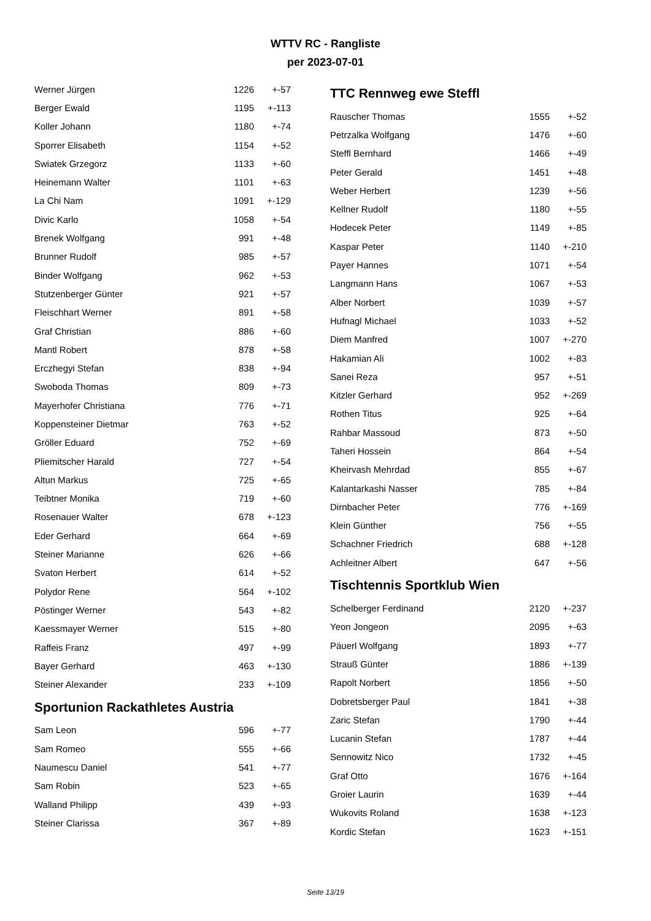WTTV RC - Rangliste
per 2023-07-01
| Werner Jürgen | 1226 | +-57 |
| Berger Ewald | 1195 | +-113 |
| Koller Johann | 1180 | +-74 |
| Sporrer Elisabeth | 1154 | +-52 |
| Swiatek Grzegorz | 1133 | +-60 |
| Heinemann Walter | 1101 | +-63 |
| La Chi Nam | 1091 | +-129 |
| Divic Karlo | 1058 | +-54 |
| Brenek Wolfgang | 991 | +-48 |
| Brunner Rudolf | 985 | +-57 |
| Binder Wolfgang | 962 | +-53 |
| Stutzenberger Günter | 921 | +-57 |
| Fleischhart Werner | 891 | +-58 |
| Graf Christian | 886 | +-60 |
| Mantl Robert | 878 | +-58 |
| Erczhegyi Stefan | 838 | +-94 |
| Swoboda Thomas | 809 | +-73 |
| Mayerhofer Christiana | 776 | +-71 |
| Koppensteiner Dietmar | 763 | +-52 |
| Gröller Eduard | 752 | +-69 |
| Pliemitscher Harald | 727 | +-54 |
| Altun Markus | 725 | +-65 |
| Teibtner Monika | 719 | +-60 |
| Rosenauer Walter | 678 | +-123 |
| Eder Gerhard | 664 | +-69 |
| Steiner Marianne | 626 | +-66 |
| Svaton Herbert | 614 | +-52 |
| Polydor Rene | 564 | +-102 |
| Pöstinger Werner | 543 | +-82 |
| Kaessmayer Werner | 515 | +-80 |
| Raffeis Franz | 497 | +-99 |
| Bayer Gerhard | 463 | +-130 |
| Steiner Alexander | 233 | +-109 |
Sportunion Rackathletes Austria
| Sam Leon | 596 | +-77 |
| Sam Romeo | 555 | +-66 |
| Naumescu Daniel | 541 | +-77 |
| Sam Robin | 523 | +-65 |
| Walland Philipp | 439 | +-93 |
| Steiner Clarissa | 367 | +-89 |
TTC Rennweg ewe Steffl
| Rauscher Thomas | 1555 | +-52 |
| Petrzalka Wolfgang | 1476 | +-60 |
| Steffl Bernhard | 1466 | +-49 |
| Peter Gerald | 1451 | +-48 |
| Weber Herbert | 1239 | +-56 |
| Kellner Rudolf | 1180 | +-55 |
| Hodecek Peter | 1149 | +-85 |
| Kaspar Peter | 1140 | +-210 |
| Payer Hannes | 1071 | +-54 |
| Langmann Hans | 1067 | +-53 |
| Alber Norbert | 1039 | +-57 |
| Hufnagl Michael | 1033 | +-52 |
| Diem Manfred | 1007 | +-270 |
| Hakamian Ali | 1002 | +-83 |
| Sanei Reza | 957 | +-51 |
| Kitzler Gerhard | 952 | +-269 |
| Rothen Titus | 925 | +-64 |
| Rahbar Massoud | 873 | +-50 |
| Taheri Hossein | 864 | +-54 |
| Kheirvash Mehrdad | 855 | +-67 |
| Kalantarkashi Nasser | 785 | +-84 |
| Dirnbacher Peter | 776 | +-169 |
| Klein Günther | 756 | +-55 |
| Schachner Friedrich | 688 | +-128 |
| Achleitner Albert | 647 | +-56 |
Tischtennis Sportklub Wien
| Schelberger Ferdinand | 2120 | +-237 |
| Yeon Jongeon | 2095 | +-63 |
| Päuerl Wolfgang | 1893 | +-77 |
| Strauß Günter | 1886 | +-139 |
| Rapolt Norbert | 1856 | +-50 |
| Dobretsberger Paul | 1841 | +-38 |
| Zaric Stefan | 1790 | +-44 |
| Lucanin Stefan | 1787 | +-44 |
| Sennowitz Nico | 1732 | +-45 |
| Graf Otto | 1676 | +-164 |
| Groier Laurin | 1639 | +-44 |
| Wukovits Roland | 1638 | +-123 |
| Kordic Stefan | 1623 | +-151 |
Seite 13/19